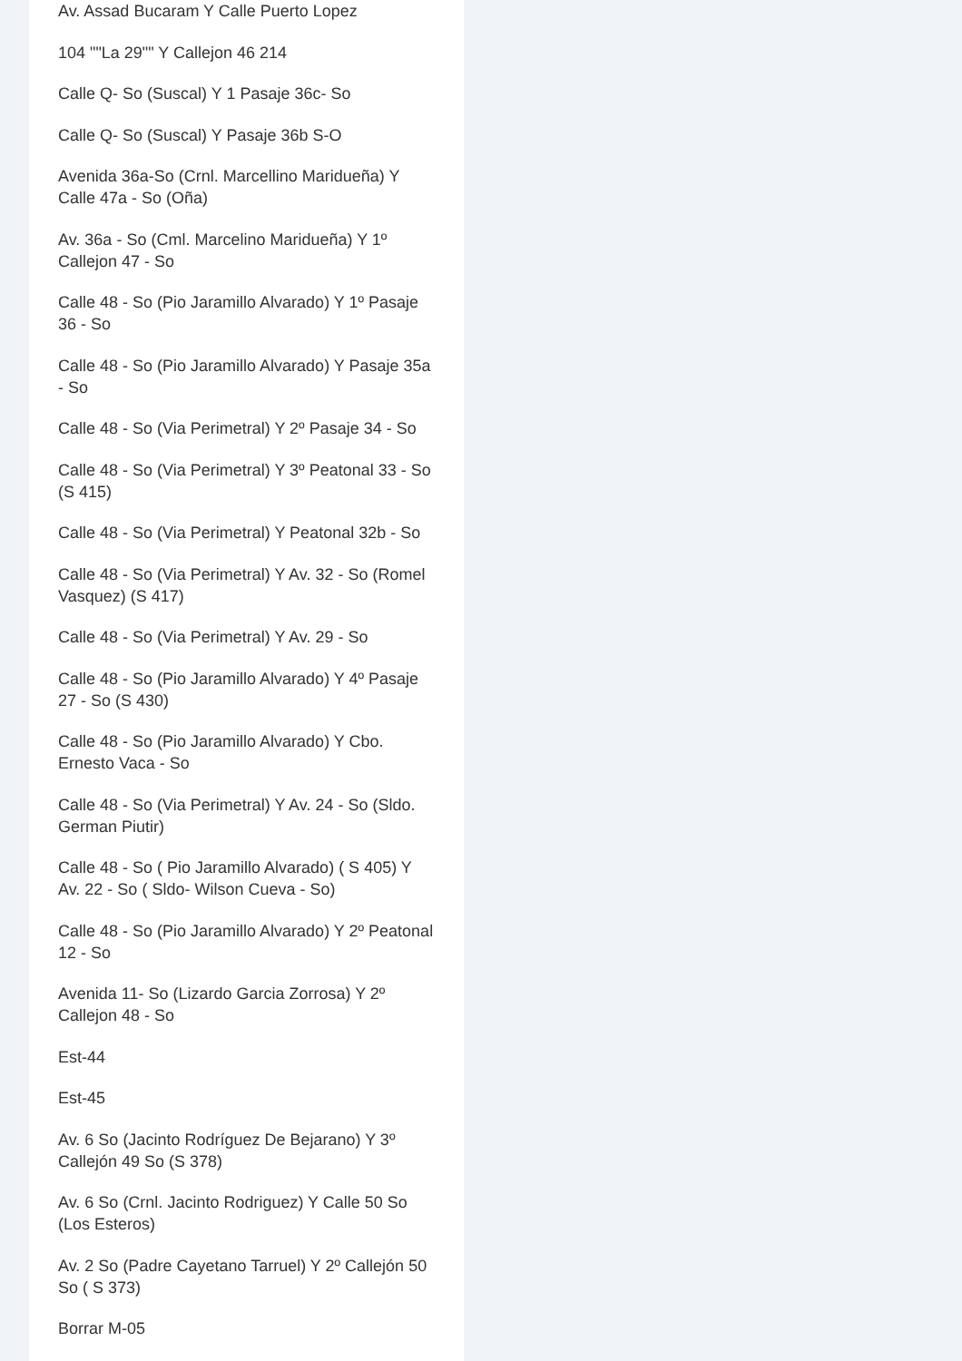Av. Assad Bucaram Y Calle Puerto Lopez
104 ""La 29"" Y Callejon 46 214
Calle Q- So (Suscal) Y 1 Pasaje 36c- So
Calle Q- So (Suscal) Y Pasaje 36b S-O
Avenida 36a-So (Crnl. Marcellino Maridueña) Y Calle 47a - So (Oña)
Av. 36a - So (Cml. Marcelino Maridueña) Y 1º Callejon 47 - So
Calle 48 - So (Pio Jaramillo Alvarado) Y 1º Pasaje 36 - So
Calle 48 - So (Pio Jaramillo Alvarado) Y Pasaje 35a - So
Calle 48 - So (Via Perimetral) Y 2º Pasaje 34 - So
Calle 48 - So (Via Perimetral) Y 3º Peatonal 33 - So (S 415)
Calle 48 - So (Via Perimetral) Y Peatonal 32b - So
Calle 48 - So (Via Perimetral) Y Av. 32 - So (Romel Vasquez) (S 417)
Calle 48 - So (Via Perimetral) Y Av. 29 - So
Calle 48 - So (Pio Jaramillo Alvarado) Y 4º Pasaje 27 - So (S 430)
Calle 48 - So (Pio Jaramillo Alvarado) Y Cbo. Ernesto Vaca - So
Calle 48 - So (Via Perimetral) Y Av. 24 - So (Sldo. German Piutir)
Calle 48 - So ( Pio Jaramillo Alvarado) ( S 405) Y Av. 22 - So ( Sldo- Wilson Cueva - So)
Calle 48 - So (Pio Jaramillo Alvarado) Y 2º Peatonal 12 - So
Avenida 11- So (Lizardo Garcia Zorrosa) Y 2º Callejon 48 - So
Est-44
Est-45
Av. 6 So (Jacinto Rodríguez De Bejarano) Y 3º Callejón 49 So (S 378)
Av. 6 So (Crnl. Jacinto Rodriguez) Y Calle 50 So (Los Esteros)
Av. 2 So (Padre Cayetano Tarruel) Y 2º Callejón 50 So ( S 373)
Borrar M-05